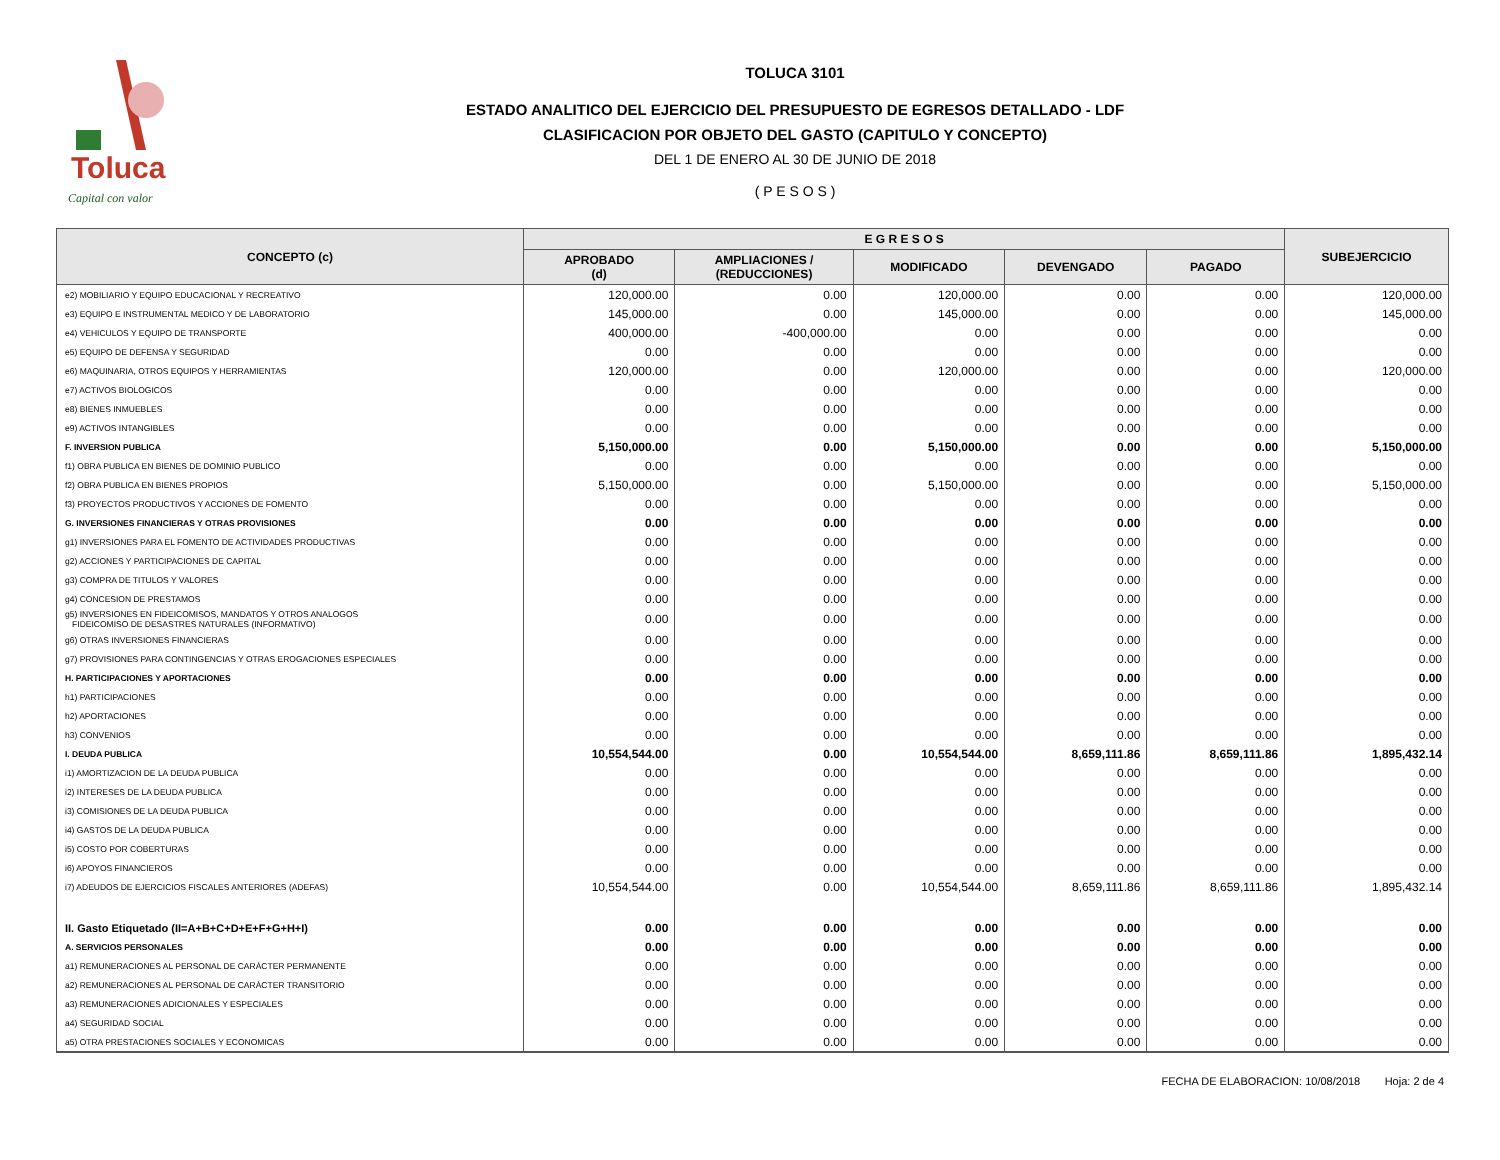Toluca
Capital con valor
TOLUCA 3101
ESTADO ANALITICO DEL EJERCICIO DEL PRESUPUESTO DE EGRESOS DETALLADO - LDF
CLASIFICACION POR OBJETO DEL GASTO (CAPITULO Y CONCEPTO)
DEL 1 DE ENERO AL 30 DE JUNIO DE 2018
( P E S O S )
| CONCEPTO (c) | E G R E S O S | | | | | SUBEJERCICIO |
| --- | --- | --- | --- | --- | --- | --- |
| | APROBADO (d) | AMPLIACIONES / (REDUCCIONES) | MODIFICADO | DEVENGADO | PAGADO | |
| e2) MOBILIARIO Y EQUIPO EDUCACIONAL Y RECREATIVO | 120,000.00 | 0.00 | 120,000.00 | 0.00 | 0.00 | 120,000.00 |
| e3) EQUIPO E INSTRUMENTAL MEDICO Y DE LABORATORIO | 145,000.00 | 0.00 | 145,000.00 | 0.00 | 0.00 | 145,000.00 |
| e4) VEHICULOS Y EQUIPO DE TRANSPORTE | 400,000.00 | -400,000.00 | 0.00 | 0.00 | 0.00 | 0.00 |
| e5) EQUIPO DE DEFENSA Y SEGURIDAD | 0.00 | 0.00 | 0.00 | 0.00 | 0.00 | 0.00 |
| e6) MAQUINARIA, OTROS EQUIPOS Y HERRAMIENTAS | 120,000.00 | 0.00 | 120,000.00 | 0.00 | 0.00 | 120,000.00 |
| e7) ACTIVOS BIOLOGICOS | 0.00 | 0.00 | 0.00 | 0.00 | 0.00 | 0.00 |
| e8) BIENES INMUEBLES | 0.00 | 0.00 | 0.00 | 0.00 | 0.00 | 0.00 |
| e9) ACTIVOS INTANGIBLES | 0.00 | 0.00 | 0.00 | 0.00 | 0.00 | 0.00 |
| F. INVERSION PUBLICA | 5,150,000.00 | 0.00 | 5,150,000.00 | 0.00 | 0.00 | 5,150,000.00 |
| f1) OBRA PUBLICA EN BIENES DE DOMINIO PUBLICO | 0.00 | 0.00 | 0.00 | 0.00 | 0.00 | 0.00 |
| f2) OBRA PUBLICA EN BIENES PROPIOS | 5,150,000.00 | 0.00 | 5,150,000.00 | 0.00 | 0.00 | 5,150,000.00 |
| f3) PROYECTOS PRODUCTIVOS Y ACCIONES DE FOMENTO | 0.00 | 0.00 | 0.00 | 0.00 | 0.00 | 0.00 |
| G. INVERSIONES FINANCIERAS Y OTRAS PROVISIONES | 0.00 | 0.00 | 0.00 | 0.00 | 0.00 | 0.00 |
| g1) INVERSIONES PARA EL FOMENTO DE ACTIVIDADES PRODUCTIVAS | 0.00 | 0.00 | 0.00 | 0.00 | 0.00 | 0.00 |
| g2) ACCIONES Y PARTICIPACIONES DE CAPITAL | 0.00 | 0.00 | 0.00 | 0.00 | 0.00 | 0.00 |
| g3) COMPRA DE TITULOS Y VALORES | 0.00 | 0.00 | 0.00 | 0.00 | 0.00 | 0.00 |
| g4) CONCESION DE PRESTAMOS | 0.00 | 0.00 | 0.00 | 0.00 | 0.00 | 0.00 |
| g5) INVERSIONES EN FIDEICOMISOS, MANDATOS Y OTROS ANALOGOS FIDEICOMISO DE DESASTRES NATURALES (INFORMATIVO) | 0.00 | 0.00 | 0.00 | 0.00 | 0.00 | 0.00 |
| g6) OTRAS INVERSIONES FINANCIERAS | 0.00 | 0.00 | 0.00 | 0.00 | 0.00 | 0.00 |
| g7) PROVISIONES PARA CONTINGENCIAS Y OTRAS EROGACIONES ESPECIALES | 0.00 | 0.00 | 0.00 | 0.00 | 0.00 | 0.00 |
| H. PARTICIPACIONES Y APORTACIONES | 0.00 | 0.00 | 0.00 | 0.00 | 0.00 | 0.00 |
| h1) PARTICIPACIONES | 0.00 | 0.00 | 0.00 | 0.00 | 0.00 | 0.00 |
| h2) APORTACIONES | 0.00 | 0.00 | 0.00 | 0.00 | 0.00 | 0.00 |
| h3) CONVENIOS | 0.00 | 0.00 | 0.00 | 0.00 | 0.00 | 0.00 |
| I. DEUDA PUBLICA | 10,554,544.00 | 0.00 | 10,554,544.00 | 8,659,111.86 | 8,659,111.86 | 1,895,432.14 |
| i1) AMORTIZACION DE LA DEUDA PUBLICA | 0.00 | 0.00 | 0.00 | 0.00 | 0.00 | 0.00 |
| i2) INTERESES DE LA DEUDA PUBLICA | 0.00 | 0.00 | 0.00 | 0.00 | 0.00 | 0.00 |
| i3) COMISIONES DE LA DEUDA PUBLICA | 0.00 | 0.00 | 0.00 | 0.00 | 0.00 | 0.00 |
| i4) GASTOS DE LA DEUDA PUBLICA | 0.00 | 0.00 | 0.00 | 0.00 | 0.00 | 0.00 |
| i5) COSTO POR COBERTURAS | 0.00 | 0.00 | 0.00 | 0.00 | 0.00 | 0.00 |
| i6) APOYOS FINANCIEROS | 0.00 | 0.00 | 0.00 | 0.00 | 0.00 | 0.00 |
| i7) ADEUDOS DE EJERCICIOS FISCALES ANTERIORES (ADEFAS) | 10,554,544.00 | 0.00 | 10,554,544.00 | 8,659,111.86 | 8,659,111.86 | 1,895,432.14 |
| II. Gasto Etiquetado (II=A+B+C+D+E+F+G+H+I) | 0.00 | 0.00 | 0.00 | 0.00 | 0.00 | 0.00 |
| A. SERVICIOS PERSONALES | 0.00 | 0.00 | 0.00 | 0.00 | 0.00 | 0.00 |
| a1) REMUNERACIONES AL PERSONAL DE CARÁCTER PERMANENTE | 0.00 | 0.00 | 0.00 | 0.00 | 0.00 | 0.00 |
| a2) REMUNERACIONES AL PERSONAL DE CARÁCTER TRANSITORIO | 0.00 | 0.00 | 0.00 | 0.00 | 0.00 | 0.00 |
| a3) REMUNERACIONES ADICIONALES Y ESPECIALES | 0.00 | 0.00 | 0.00 | 0.00 | 0.00 | 0.00 |
| a4) SEGURIDAD SOCIAL | 0.00 | 0.00 | 0.00 | 0.00 | 0.00 | 0.00 |
| a5) OTRA PRESTACIONES SOCIALES Y ECONOMICAS | 0.00 | 0.00 | 0.00 | 0.00 | 0.00 | 0.00 |
FECHA DE ELABORACION: 10/08/2018 Hoja: 2 de 4